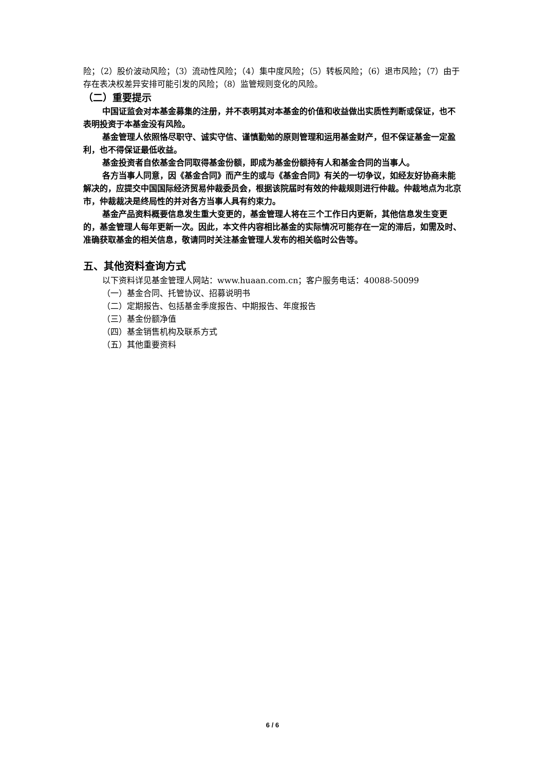险；（2）股价波动风险；（3）流动性风险；（4）集中度风险；（5）转板风险；（6）退市风险；（7）由于存在表决权差异安排可能引发的风险；（8）监管规则变化的风险。
（二）重要提示
中国证监会对本基金募集的注册，并不表明其对本基金的价值和收益做出实质性判断或保证，也不表明投资于本基金没有风险。
基金管理人依照恪尽职守、诚实守信、谨慎勤勉的原则管理和运用基金财产，但不保证基金一定盈利，也不得保证最低收益。
基金投资者自依基金合同取得基金份额，即成为基金份额持有人和基金合同的当事人。
各方当事人同意，因《基金合同》而产生的或与《基金合同》有关的一切争议，如经友好协商未能解决的，应提交中国国际经济贸易仲裁委员会，根据该院届时有效的仲裁规则进行仲裁。仲裁地点为北京市，仲裁裁决是终局性的并对各方当事人具有约束力。
基金产品资料概要信息发生重大变更的，基金管理人将在三个工作日内更新，其他信息发生变更的，基金管理人每年更新一次。因此，本文件内容相比基金的实际情况可能存在一定的滞后，如需及时、准确获取基金的相关信息，敬请同时关注基金管理人发布的相关临时公告等。
五、其他资料查询方式
以下资料详见基金管理人网站：www.huaan.com.cn；客户服务电话：40088-50099
（一）基金合同、托管协议、招募说明书
（二）定期报告、包括基金季度报告、中期报告、年度报告
（三）基金份额净值
（四）基金销售机构及联系方式
（五）其他重要资料
6 / 6